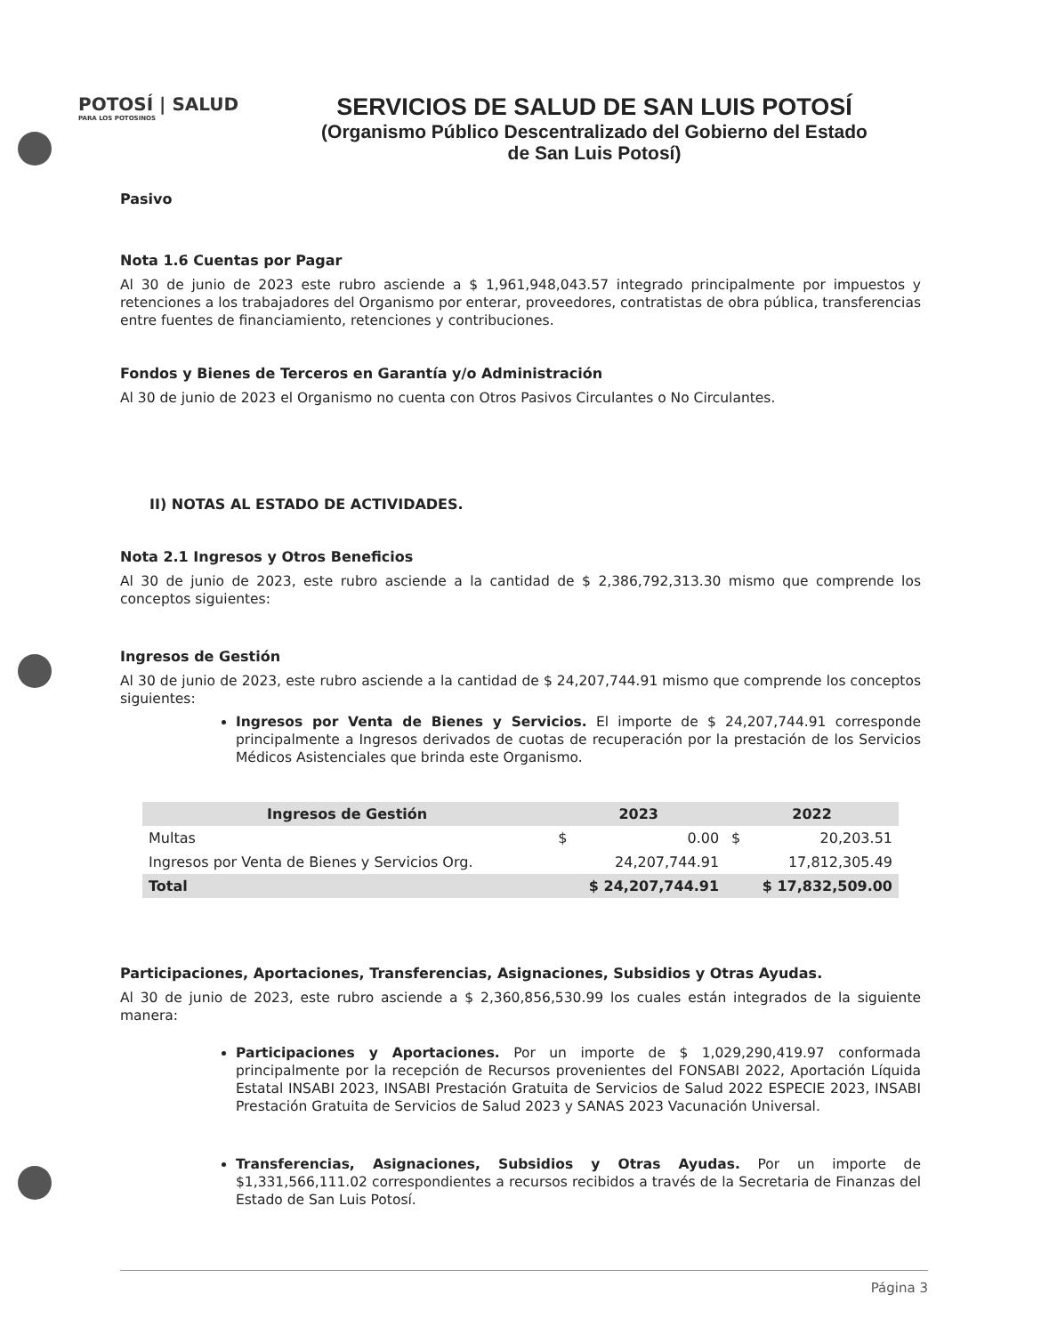POTOSÍ | SALUD
PARA LOS POTOSINOS
SERVICIOS DE SALUD DE SAN LUIS POTOSÍ
(Organismo Público Descentralizado del Gobierno del Estado de San Luis Potosí)
Pasivo
Nota 1.6 Cuentas por Pagar
Al 30 de junio de 2023 este rubro asciende a $ 1,961,948,043.57 integrado principalmente por impuestos y retenciones a los trabajadores del Organismo por enterar, proveedores, contratistas de obra pública, transferencias entre fuentes de financiamiento, retenciones y contribuciones.
Fondos y Bienes de Terceros en Garantía y/o Administración
Al 30 de junio de 2023 el Organismo no cuenta con Otros Pasivos Circulantes o No Circulantes.
II) NOTAS AL ESTADO DE ACTIVIDADES.
Nota 2.1 Ingresos y Otros Beneficios
Al 30 de junio de 2023, este rubro asciende a la cantidad de $ 2,386,792,313.30 mismo que comprende los conceptos siguientes:
Ingresos de Gestión
Al 30 de junio de 2023, este rubro asciende a la cantidad de $ 24,207,744.91 mismo que comprende los conceptos siguientes:
Ingresos por Venta de Bienes y Servicios. El importe de $ 24,207,744.91 corresponde principalmente a Ingresos derivados de cuotas de recuperación por la prestación de los Servicios Médicos Asistenciales que brinda este Organismo.
| Ingresos de Gestión | 2023 | | 2022 | |
| --- | --- | --- | --- | --- |
| Multas | $ | 0.00 | $ | 20,203.51 |
| Ingresos por Venta de Bienes y Servicios Org. | | 24,207,744.91 | | 17,812,305.49 |
| Total | $ 24,207,744.91 | | $ 17,832,509.00 | |
Participaciones, Aportaciones, Transferencias, Asignaciones, Subsidios y Otras Ayudas.
Al 30 de junio de 2023, este rubro asciende a $ 2,360,856,530.99 los cuales están integrados de la siguiente manera:
Participaciones y Aportaciones. Por un importe de $ 1,029,290,419.97 conformada principalmente por la recepción de Recursos provenientes del FONSABI 2022, Aportación Líquida Estatal INSABI 2023, INSABI Prestación Gratuita de Servicios de Salud 2022 ESPECIE 2023, INSABI Prestación Gratuita de Servicios de Salud 2023 y SANAS 2023 Vacunación Universal.
Transferencias, Asignaciones, Subsidios y Otras Ayudas. Por un importe de $1,331,566,111.02 correspondientes a recursos recibidos a través de la Secretaria de Finanzas del Estado de San Luis Potosí.
Página 3